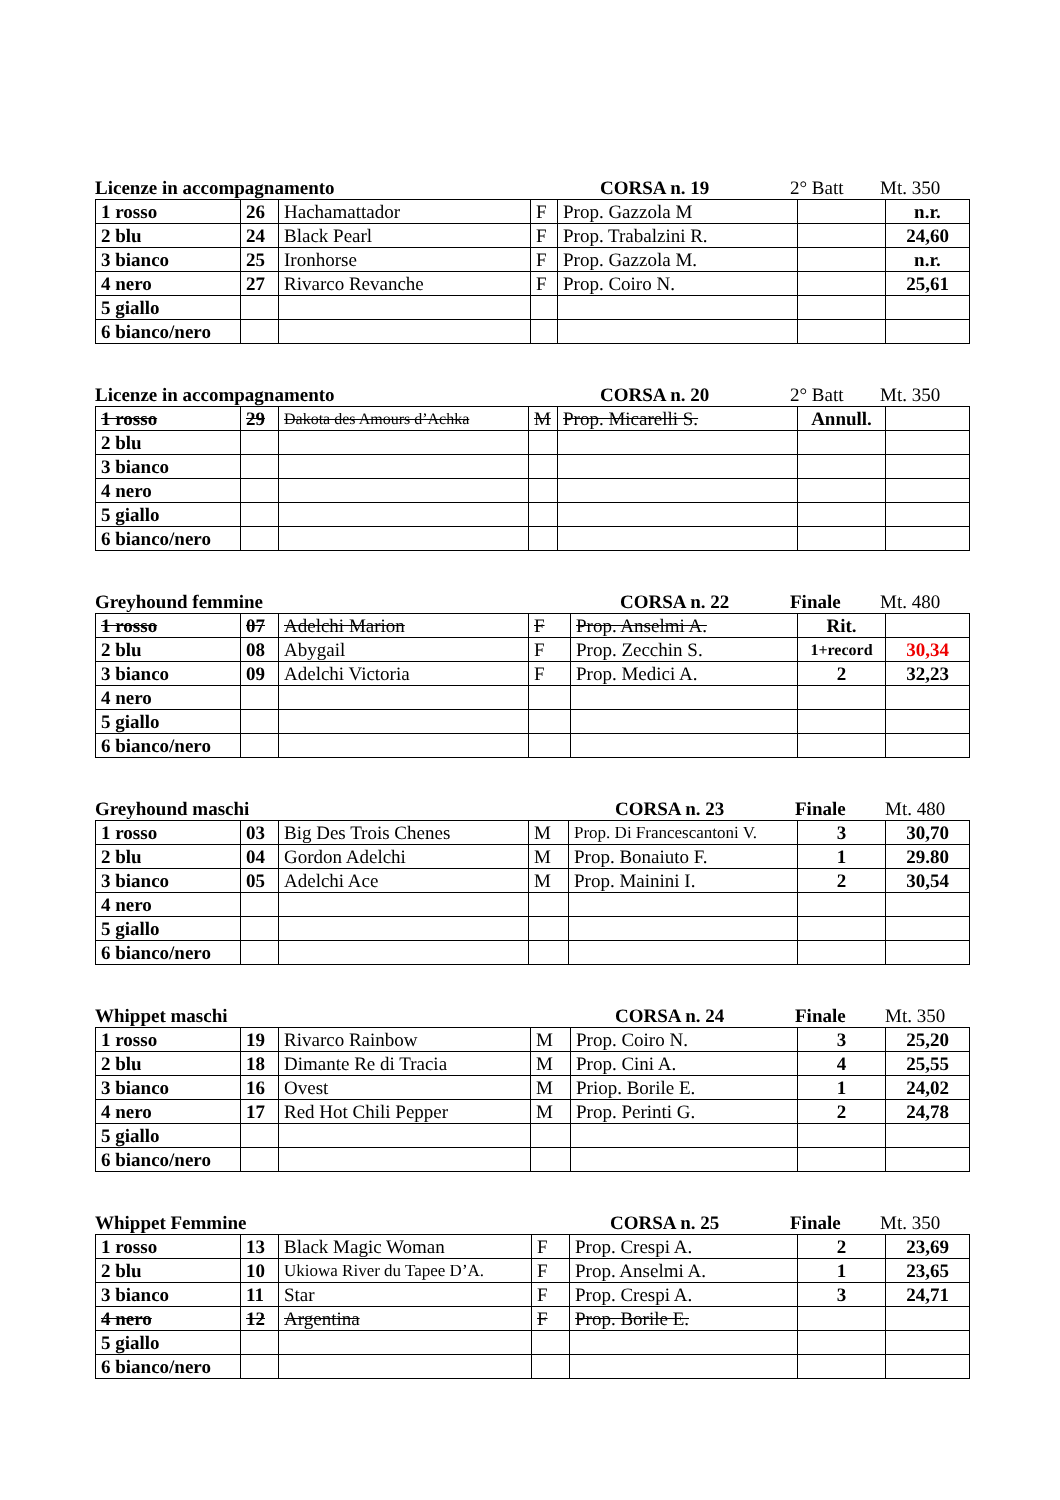Licenze in accompagnamento CORSA n. 19 2° Batt Mt. 350
| 1 rosso | 26 | Hachamattador | F | Prop. Gazzola M | | n.r. |
| 2 blu | 24 | Black Pearl | F | Prop. Trabalzini R. | | 24,60 |
| 3 bianco | 25 | Ironhorse | F | Prop. Gazzola M. | | n.r. |
| 4 nero | 27 | Rivarco Revanche | F | Prop. Coiro N. | | 25,61 |
| 5 giallo | | | | | | |
| 6 bianco/nero | | | | | | |
Licenze in accompagnamento CORSA n. 20 2° Batt Mt. 350
| 1 rosso | 29 | Dakota des Amours d’Achka | M | Prop. Micarelli S. | Annull. | |
| 2 blu | | | | | | |
| 3 bianco | | | | | | |
| 4 nero | | | | | | |
| 5 giallo | | | | | | |
| 6 bianco/nero | | | | | | |
Greyhound femmine CORSA n. 22 Finale Mt. 480
| 1 rosso | 07 | Adelchi Marion | F | Prop. Anselmi A. | Rit. | |
| 2 blu | 08 | Abygail | F | Prop. Zecchin S. | 1+record | 30,34 |
| 3 bianco | 09 | Adelchi Victoria | F | Prop. Medici A. | 2 | 32,23 |
| 4 nero | | | | | | |
| 5 giallo | | | | | | |
| 6 bianco/nero | | | | | | |
Greyhound maschi CORSA n. 23 Finale Mt. 480
| 1 rosso | 03 | Big Des Trois Chenes | M | Prop. Di Francescantoni V. | 3 | 30,70 |
| 2 blu | 04 | Gordon Adelchi | M | Prop. Bonaiuto F. | 1 | 29.80 |
| 3 bianco | 05 | Adelchi Ace | M | Prop. Mainini I. | 2 | 30,54 |
| 4 nero | | | | | | |
| 5 giallo | | | | | | |
| 6 bianco/nero | | | | | | |
Whippet maschi CORSA n. 24 Finale Mt. 350
| 1 rosso | 19 | Rivarco Rainbow | M | Prop. Coiro N. | 3 | 25,20 |
| 2 blu | 18 | Dimante Re di Tracia | M | Prop. Cini A. | 4 | 25,55 |
| 3 bianco | 16 | Ovest | M | Priop. Borile E. | 1 | 24,02 |
| 4 nero | 17 | Red Hot Chili Pepper | M | Prop. Perinti G. | 2 | 24,78 |
| 5 giallo | | | | | | |
| 6 bianco/nero | | | | | | |
Whippet Femmine CORSA n. 25 Finale Mt. 350
| 1 rosso | 13 | Black Magic Woman | F | Prop. Crespi A. | 2 | 23,69 |
| 2 blu | 10 | Ukiowa River du Tapee D’A. | F | Prop. Anselmi A. | 1 | 23,65 |
| 3 bianco | 11 | Star | F | Prop. Crespi A. | 3 | 24,71 |
| 4 nero | 12 | Argentina | F | Prop. Borile E. | | |
| 5 giallo | | | | | | |
| 6 bianco/nero | | | | | | |